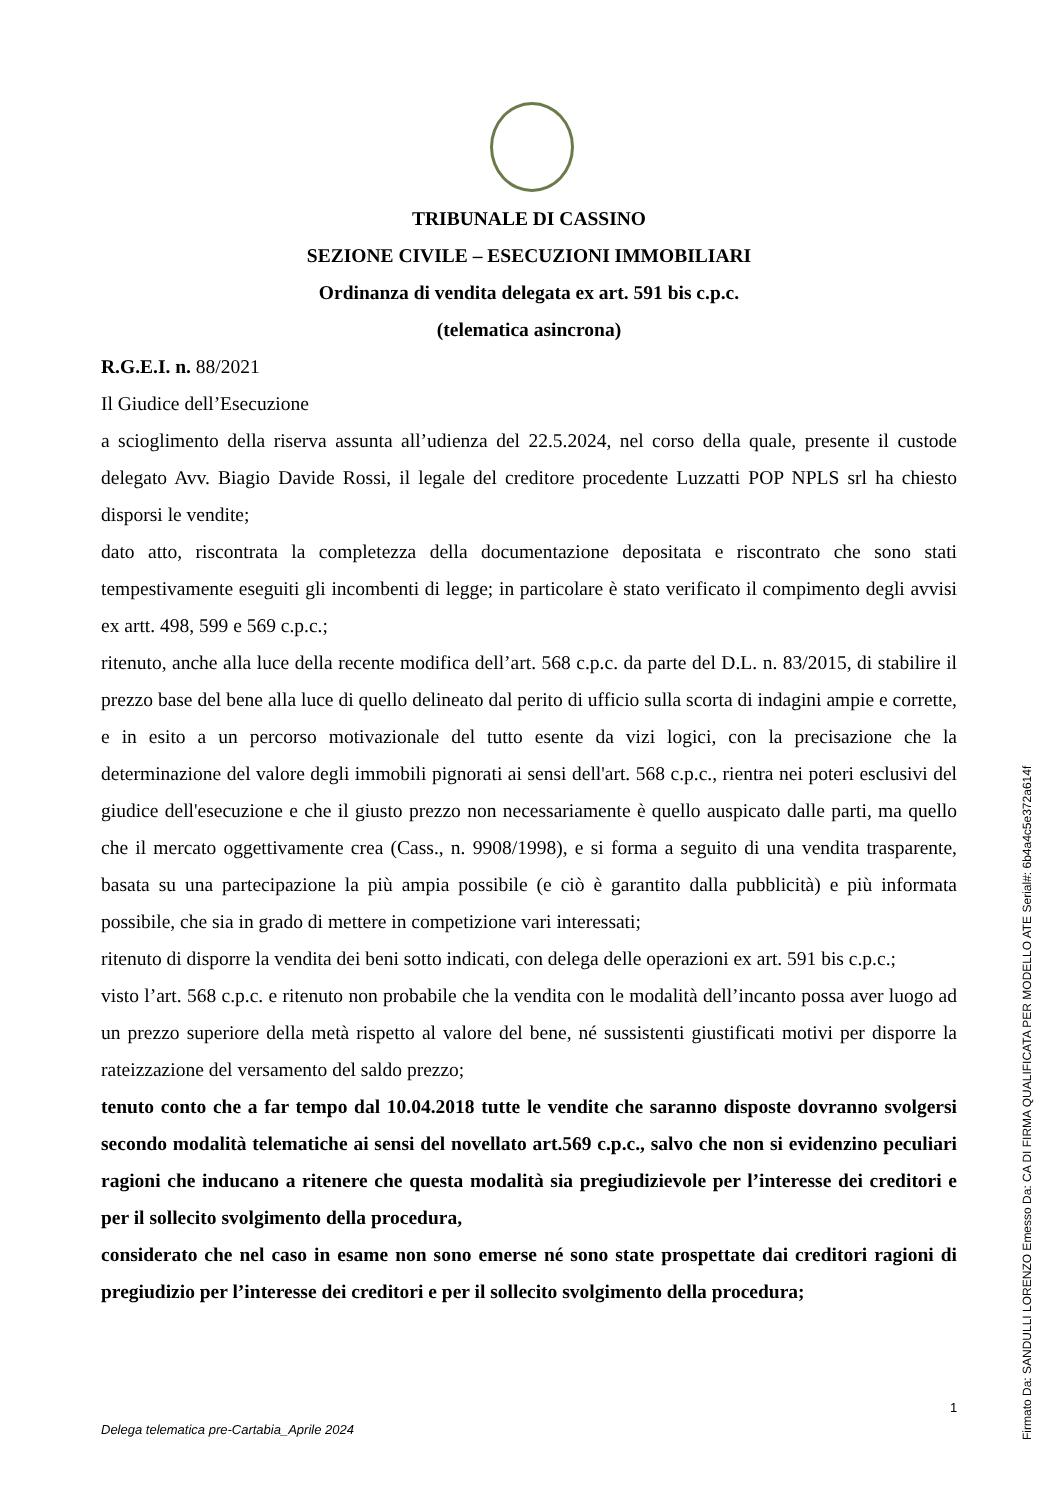TRIBUNALE DI CASSINO
SEZIONE CIVILE – ESECUZIONI IMMOBILIARI
Ordinanza di vendita delegata ex art. 591 bis c.p.c.
(telematica asincrona)
R.G.E.I. n. 88/2021
Il Giudice dell’Esecuzione
a scioglimento della riserva assunta all’udienza del 22.5.2024, nel corso della quale, presente il custode delegato Avv. Biagio Davide Rossi, il legale del creditore procedente Luzzatti POP NPLS srl ha chiesto disporsi le vendite;
dato atto, riscontrata la completezza della documentazione depositata e riscontrato che sono stati tempestivamente eseguiti gli incombenti di legge; in particolare è stato verificato il compimento degli avvisi ex artt. 498, 599 e 569 c.p.c.;
ritenuto, anche alla luce della recente modifica dell’art. 568 c.p.c. da parte del D.L. n. 83/2015, di stabilire il prezzo base del bene alla luce di quello delineato dal perito di ufficio sulla scorta di indagini ampie e corrette, e in esito a un percorso motivazionale del tutto esente da vizi logici, con la precisazione che la determinazione del valore degli immobili pignorati ai sensi dell'art. 568 c.p.c., rientra nei poteri esclusivi del giudice dell'esecuzione e che il giusto prezzo non necessariamente è quello auspicato dalle parti, ma quello che il mercato oggettivamente crea (Cass., n. 9908/1998), e si forma a seguito di una vendita trasparente, basata su una partecipazione la più ampia possibile (e ciò è garantito dalla pubblicità) e più informata possibile, che sia in grado di mettere in competizione vari interessati;
ritenuto di disporre la vendita dei beni sotto indicati, con delega delle operazioni ex art. 591 bis c.p.c.;
visto l’art. 568 c.p.c. e ritenuto non probabile che la vendita con le modalità dell’incanto possa aver luogo ad un prezzo superiore della metà rispetto al valore del bene, né sussistenti giustificati motivi per disporre la rateizzazione del versamento del saldo prezzo;
tenuto conto che a far tempo dal 10.04.2018 tutte le vendite che saranno disposte dovranno svolgersi secondo modalità telematiche ai sensi del novellato art.569 c.p.c., salvo che non si evidenzino peculiari ragioni che inducano a ritenere che questa modalità sia pregiudizievole per l’interesse dei creditori e per il sollecito svolgimento della procedura,
considerato che nel caso in esame non sono emerse né sono state prospettate dai creditori ragioni di pregiudizio per l’interesse dei creditori e per il sollecito svolgimento della procedura;
1
Delega telematica pre-Cartabia_Aprile 2024
Firmato Da: SANDULLI LORENZO Emesso Da: CA DI FIRMA QUALIFICATA PER MODELLO ATE Serial#: 6b4a4c5e372a614f